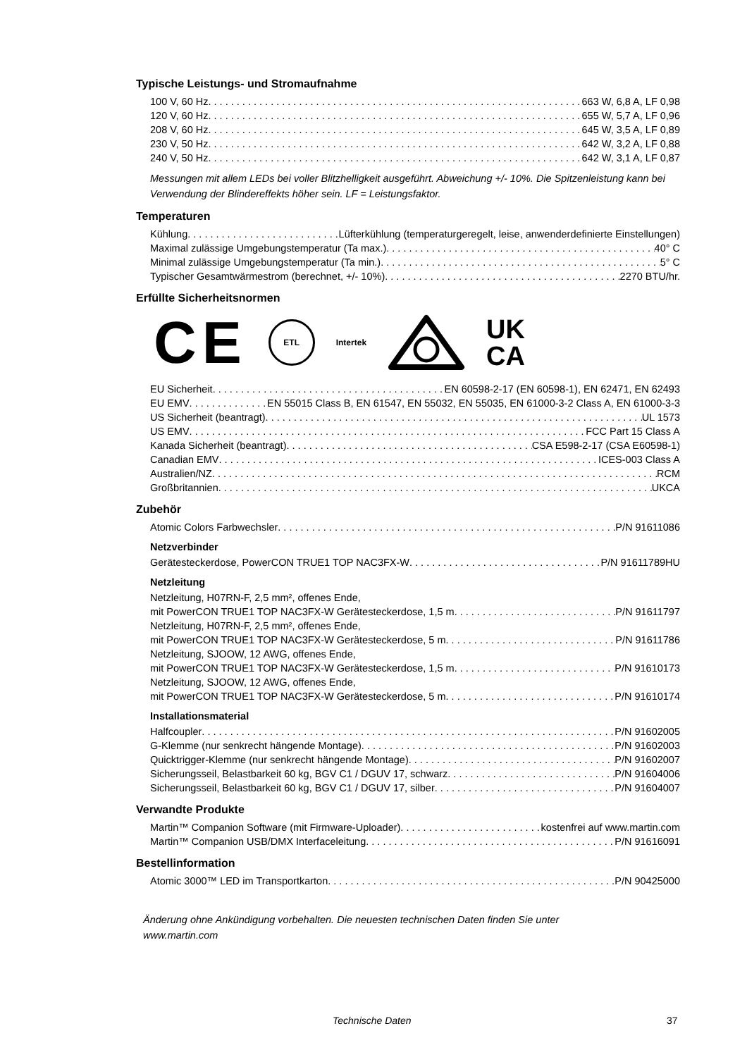Typische Leistungs- und Stromaufnahme
100 V, 60 Hz 663 W, 6,8 A, LF 0,98
120 V, 60 Hz 655 W, 5,7 A, LF 0,96
208 V, 60 Hz 645 W, 3,5 A, LF 0,89
230 V, 50 Hz 642 W, 3,2 A, LF 0,88
240 V, 50 Hz 642 W, 3,1 A, LF 0,87
Messungen mit allem LEDs bei voller Blitzhelligkeit ausgeführt. Abweichung +/- 10%. Die Spitzenleistung kann bei Verwendung der Blindereffekts höher sein. LF = Leistungsfaktor.
Temperaturen
Kühlung Lüfterkühlung (temperaturgeregelt, leise, anwenderdefinierte Einstellungen)
Maximal zulässige Umgebungstemperatur (Ta max.) 40° C
Minimal zulässige Umgebungstemperatur (Ta min.) 5° C
Typischer Gesamtwärmestrom (berechnet, +/- 10%) 2270 BTU/hr.
Erfüllte Sicherheitsnormen
CE ETL Intertek UK
CA
EU Sicherheit EN 60598-2-17 (EN 60598-1), EN 62471, EN 62493
EU EMV EN 55015 Class B, EN 61547, EN 55032, EN 55035, EN 61000-3-2 Class A, EN 61000-3-3
US Sicherheit (beantragt) UL 1573
US EMV FCC Part 15 Class A
Kanada Sicherheit (beantragt) CSA E598-2-17 (CSA E60598-1)
Canadian EMV ICES-003 Class A
Australien/NZ RCM
Großbritannien UKCA
Zubehör
Atomic Colors Farbwechsler P/N 91611086
Netzverbinder
Gerätesteckerdose, PowerCON TRUE1 TOP NAC3FX-W P/N 91611789HU
Netzleitung
Netzleitung, H07RN-F, 2,5 mm², offenes Ende,
mit PowerCON TRUE1 TOP NAC3FX-W Gerätesteckerdose, 1,5 m P/N 91611797
Netzleitung, H07RN-F, 2,5 mm², offenes Ende,
mit PowerCON TRUE1 TOP NAC3FX-W Gerätesteckerdose, 5 m P/N 91611786
Netzleitung, SJOOW, 12 AWG, offenes Ende,
mit PowerCON TRUE1 TOP NAC3FX-W Gerätesteckerdose, 1,5 m P/N 91610173
Netzleitung, SJOOW, 12 AWG, offenes Ende,
mit PowerCON TRUE1 TOP NAC3FX-W Gerätesteckerdose, 5 m P/N 91610174
Installationsmaterial
Halfcoupler P/N 91602005
G-Klemme (nur senkrecht hängende Montage) P/N 91602003
Quicktrigger-Klemme (nur senkrecht hängende Montage) P/N 91602007
Sicherungsseil, Belastbarkeit 60 kg, BGV C1 / DGUV 17, schwarz P/N 91604006
Sicherungsseil, Belastbarkeit 60 kg, BGV C1 / DGUV 17, silber P/N 91604007
Verwandte Produkte
Martin™ Companion Software (mit Firmware-Uploader) kostenfrei auf www.martin.com
Martin™ Companion USB/DMX Interfaceleitung P/N 91616091
Bestellinformation
Atomic 3000™ LED im Transportkarton P/N 90425000
Änderung ohne Ankündigung vorbehalten. Die neuesten technischen Daten finden Sie unter
www.martin.com
Technische Daten 37